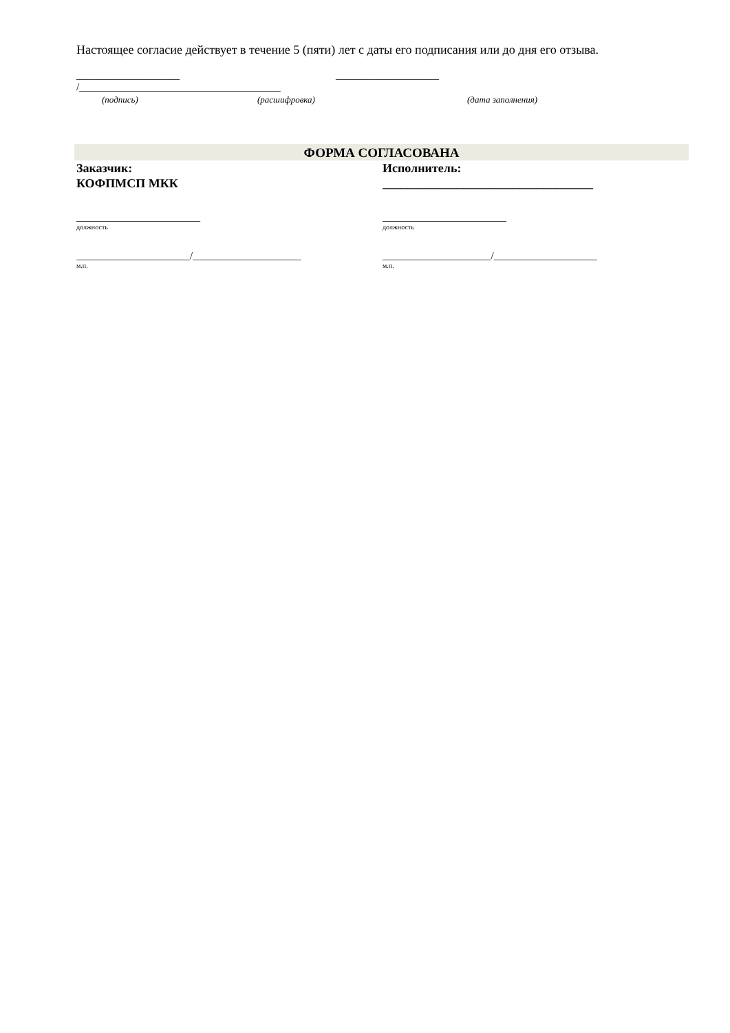Настоящее согласие действует в течение 5 (пяти) лет с даты его подписания или до дня его отзыва.
____________________ /_______________________________________ ____________________
(подпись) (расшифровка) (дата заполнения)
ФОРМА СОГЛАСОВАНА
Заказчик:
КОФПМСП МКК
________________________
должность
______________________/_____________________
м.п.
Исполнитель:
__________________________________
________________________
должность
_____________________/____________________
м.п.